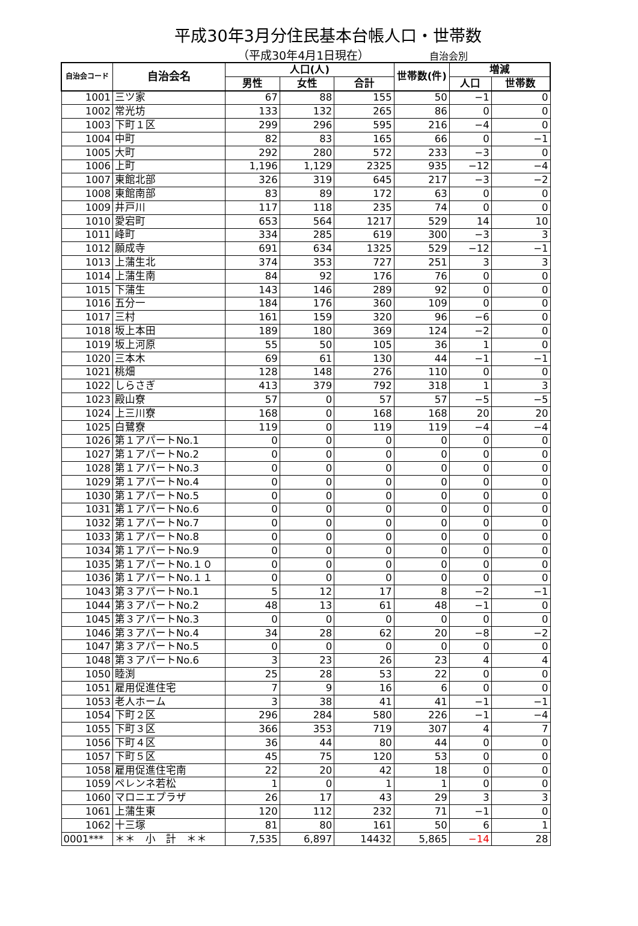平成30年3月分住民基本台帳人口・世帯数
（平成30年4月1日現在） 自治会別
| 自治会コード | 自治会名 | 人口(人) | | | 世帯数(件) | 増減 | |
| --- | --- | --- | --- | --- | --- | --- | --- |
| | | 男性 | 女性 | 合計 | | 人口 | 世帯数 |
| 1001 | 三ツ家 | 67 | 88 | 155 | 50 | −1 | 0 |
| 1002 | 常光坊 | 133 | 132 | 265 | 86 | 0 | 0 |
| 1003 | 下町１区 | 299 | 296 | 595 | 216 | −4 | 0 |
| 1004 | 中町 | 82 | 83 | 165 | 66 | 0 | −1 |
| 1005 | 大町 | 292 | 280 | 572 | 233 | −3 | 0 |
| 1006 | 上町 | 1,196 | 1,129 | 2325 | 935 | −12 | −4 |
| 1007 | 東館北部 | 326 | 319 | 645 | 217 | −3 | −2 |
| 1008 | 東館南部 | 83 | 89 | 172 | 63 | 0 | 0 |
| 1009 | 井戸川 | 117 | 118 | 235 | 74 | 0 | 0 |
| 1010 | 愛宕町 | 653 | 564 | 1217 | 529 | 14 | 10 |
| 1011 | 峰町 | 334 | 285 | 619 | 300 | −3 | 3 |
| 1012 | 願成寺 | 691 | 634 | 1325 | 529 | −12 | −1 |
| 1013 | 上蒲生北 | 374 | 353 | 727 | 251 | 3 | 3 |
| 1014 | 上蒲生南 | 84 | 92 | 176 | 76 | 0 | 0 |
| 1015 | 下蒲生 | 143 | 146 | 289 | 92 | 0 | 0 |
| 1016 | 五分一 | 184 | 176 | 360 | 109 | 0 | 0 |
| 1017 | 三村 | 161 | 159 | 320 | 96 | −6 | 0 |
| 1018 | 坂上本田 | 189 | 180 | 369 | 124 | −2 | 0 |
| 1019 | 坂上河原 | 55 | 50 | 105 | 36 | 1 | 0 |
| 1020 | 三本木 | 69 | 61 | 130 | 44 | −1 | −1 |
| 1021 | 桃畑 | 128 | 148 | 276 | 110 | 0 | 0 |
| 1022 | しらさぎ | 413 | 379 | 792 | 318 | 1 | 3 |
| 1023 | 殿山寮 | 57 | 0 | 57 | 57 | −5 | −5 |
| 1024 | 上三川寮 | 168 | 0 | 168 | 168 | 20 | 20 |
| 1025 | 白鷺寮 | 119 | 0 | 119 | 119 | −4 | −4 |
| 1026 | 第１アパートNo.1 | 0 | 0 | 0 | 0 | 0 | 0 |
| 1027 | 第１アパートNo.2 | 0 | 0 | 0 | 0 | 0 | 0 |
| 1028 | 第１アパートNo.3 | 0 | 0 | 0 | 0 | 0 | 0 |
| 1029 | 第１アパートNo.4 | 0 | 0 | 0 | 0 | 0 | 0 |
| 1030 | 第１アパートNo.5 | 0 | 0 | 0 | 0 | 0 | 0 |
| 1031 | 第１アパートNo.6 | 0 | 0 | 0 | 0 | 0 | 0 |
| 1032 | 第１アパートNo.7 | 0 | 0 | 0 | 0 | 0 | 0 |
| 1033 | 第１アパートNo.8 | 0 | 0 | 0 | 0 | 0 | 0 |
| 1034 | 第１アパートNo.9 | 0 | 0 | 0 | 0 | 0 | 0 |
| 1035 | 第１アパートNo.１０ | 0 | 0 | 0 | 0 | 0 | 0 |
| 1036 | 第１アパートNo.１１ | 0 | 0 | 0 | 0 | 0 | 0 |
| 1043 | 第３アパートNo.1 | 5 | 12 | 17 | 8 | −2 | −1 |
| 1044 | 第３アパートNo.2 | 48 | 13 | 61 | 48 | −1 | 0 |
| 1045 | 第３アパートNo.3 | 0 | 0 | 0 | 0 | 0 | 0 |
| 1046 | 第３アパートNo.4 | 34 | 28 | 62 | 20 | −8 | −2 |
| 1047 | 第３アパートNo.5 | 0 | 0 | 0 | 0 | 0 | 0 |
| 1048 | 第３アパートNo.6 | 3 | 23 | 26 | 23 | 4 | 4 |
| 1050 | 睦渕 | 25 | 28 | 53 | 22 | 0 | 0 |
| 1051 | 雇用促進住宅 | 7 | 9 | 16 | 6 | 0 | 0 |
| 1053 | 老人ホーム | 3 | 38 | 41 | 41 | −1 | −1 |
| 1054 | 下町２区 | 296 | 284 | 580 | 226 | −1 | −4 |
| 1055 | 下町３区 | 366 | 353 | 719 | 307 | 4 | 7 |
| 1056 | 下町４区 | 36 | 44 | 80 | 44 | 0 | 0 |
| 1057 | 下町５区 | 45 | 75 | 120 | 53 | 0 | 0 |
| 1058 | 雇用促進住宅南 | 22 | 20 | 42 | 18 | 0 | 0 |
| 1059 | ペレンネ若松 | 1 | 0 | 1 | 1 | 0 | 0 |
| 1060 | マロニエプラザ | 26 | 17 | 43 | 29 | 3 | 3 |
| 1061 | 上蒲生東 | 120 | 112 | 232 | 71 | −1 | 0 |
| 1062 | 十三塚 | 81 | 80 | 161 | 50 | 6 | 1 |
| 0001*** | ＊＊ 小 計 ＊＊ | 7,535 | 6,897 | 14432 | 5,865 | −14 | 28 |